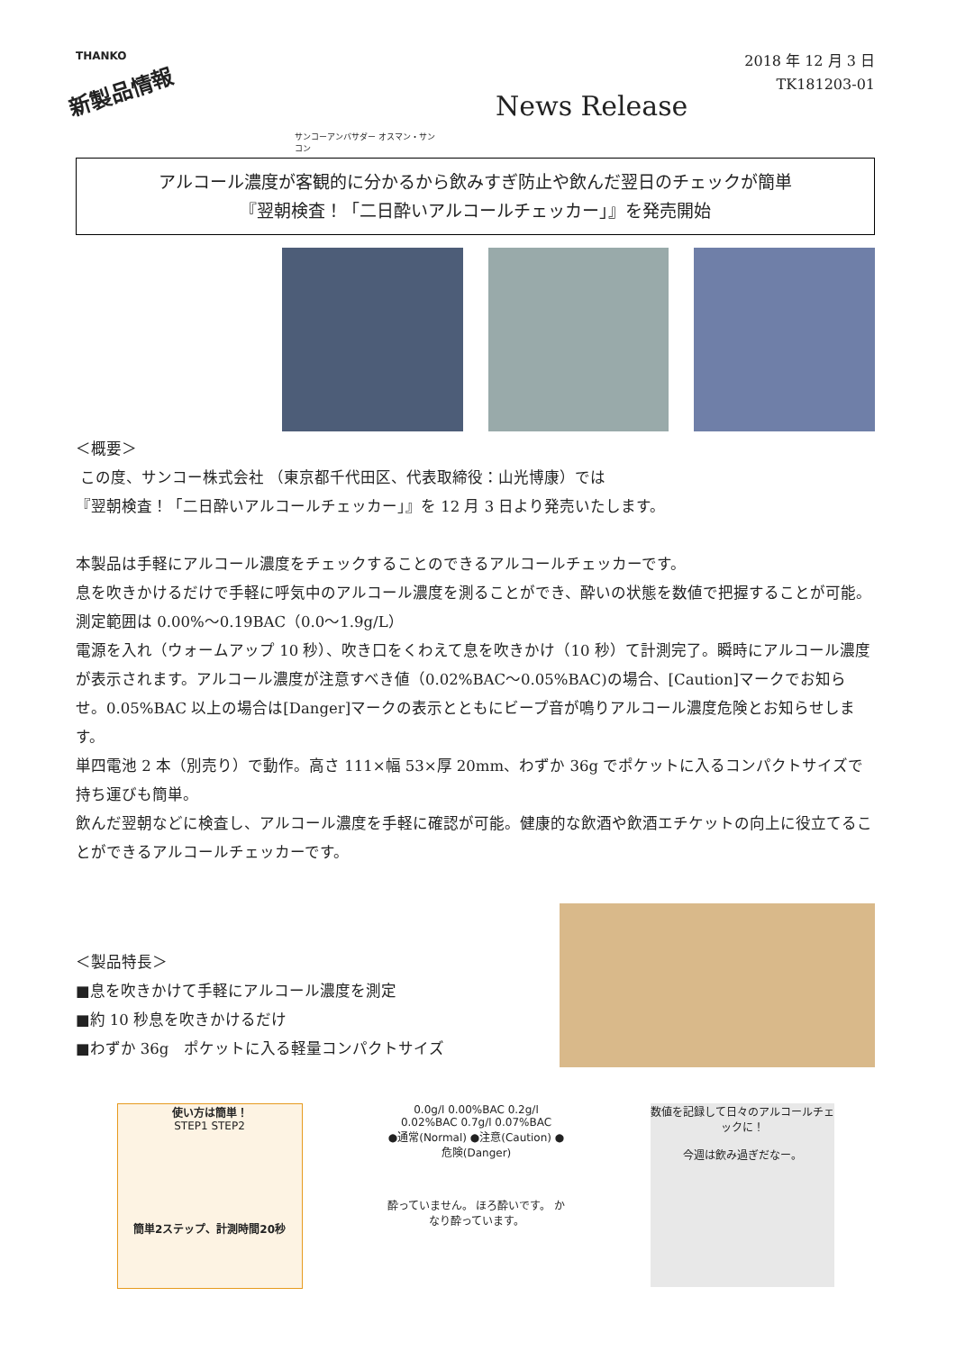THANKO
新製品情報
サンコーアンバサダー オスマン・サンコン
News Release
2018 年 12 月 3 日
TK181203-01
アルコール濃度が客観的に分かるから飲みすぎ防止や飲んだ翌日のチェックが簡単
『翌朝検査！「二日酔いアルコールチェッカー」』を発売開始
＜概要＞
この度、サンコー株式会社 （東京都千代田区、代表取締役：山光博康）では
『翌朝検査！「二日酔いアルコールチェッカー」』を 12 月 3 日より発売いたします。
本製品は手軽にアルコール濃度をチェックすることのできるアルコールチェッカーです。
息を吹きかけるだけで手軽に呼気中のアルコール濃度を測ることができ、酔いの状態を数値で把握することが可能。測定範囲は 0.00%～0.19BAC（0.0～1.9g/L）
電源を入れ（ウォームアップ 10 秒）、吹き口をくわえて息を吹きかけ（10 秒）て計測完了。瞬時にアルコール濃度が表示されます。アルコール濃度が注意すべき値（0.02%BAC～0.05%BAC)の場合、[Caution]マークでお知らせ。0.05%BAC 以上の場合は[Danger]マークの表示とともにビープ音が鳴りアルコール濃度危険とお知らせします。
単四電池 2 本（別売り）で動作。高さ 111×幅 53×厚 20mm、わずか 36g でポケットに入るコンパクトサイズで持ち運びも簡単。
飲んだ翌朝などに検査し、アルコール濃度を手軽に確認が可能。健康的な飲酒や飲酒エチケットの向上に役立てることができるアルコールチェッカーです。
＜製品特長＞
■息を吹きかけて手軽にアルコール濃度を測定
■約 10 秒息を吹きかけるだけ
■わずか 36g　ポケットに入る軽量コンパクトサイズ
使い方は簡単！
STEP1 STEP2
簡単2ステップ、計測時間20秒
0.0g/l 0.00%BAC 0.2g/l 0.02%BAC 0.7g/l 0.07%BAC
●通常(Normal) ●注意(Caution) ●危険(Danger)
酔っていません。 ほろ酔いです。 かなり酔っています。
数値を記録して日々のアルコールチェックに！
今週は飲み過ぎだなー。